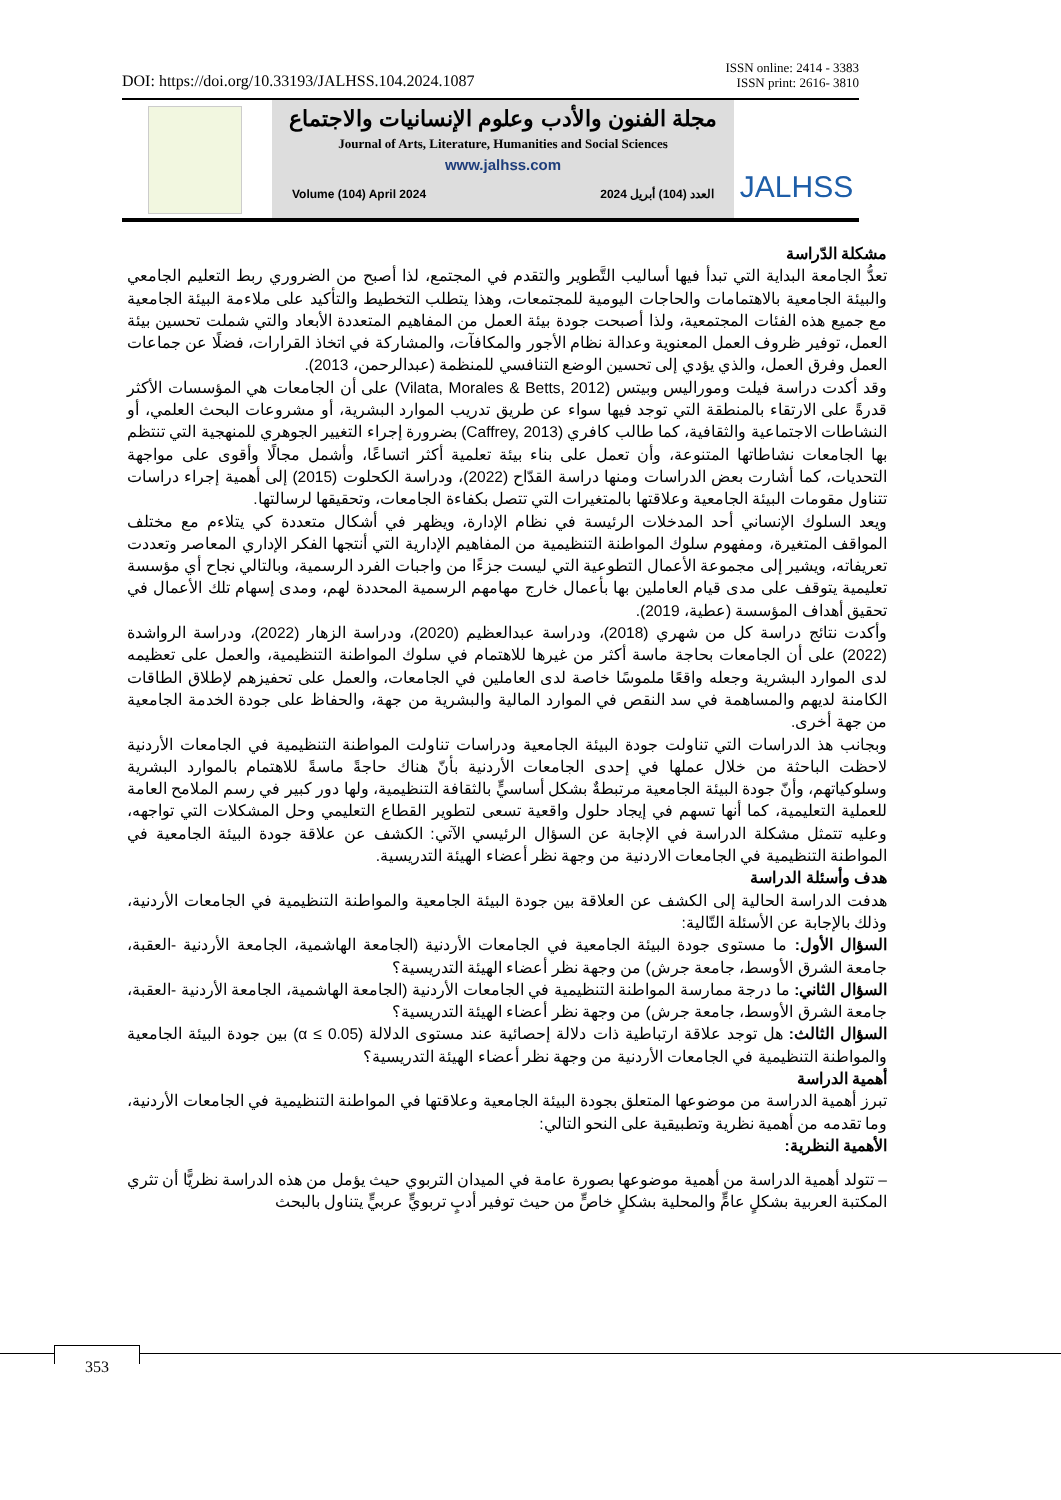DOI: https://doi.org/10.33193/JALHSS.104.2024.1087
ISSN online: 2414 - 3383
ISSN print: 2616- 3810
مجلة الفنون والأدب وعلوم الإنسانيات والاجتماع
Journal of Arts, Literature, Humanities and Social Sciences
www.jalhss.com
Volume (104) April 2024 العدد (104) أبريل 2024
JALHSS
مشكلة الدّراسة
تعدُّ الجامعة البداية التي تبدأ فيها أساليب التَّطوير والتقدم في المجتمع، لذا أصبح من الضروري ربط التعليم الجامعي والبيئة الجامعية بالاهتمامات والحاجات اليومية للمجتمعات، وهذا يتطلب التخطيط والتأكيد على ملاءمة البيئة الجامعية مع جميع هذه الفئات المجتمعية، ولذا أصبحت جودة بيئة العمل من المفاهيم المتعددة الأبعاد والتي شملت تحسين بيئة العمل، توفير ظروف العمل المعنوية وعدالة نظام الأجور والمكافآت، والمشاركة في اتخاذ القرارات، فضلًا عن جماعات العمل وفرق العمل، والذي يؤدي إلى تحسين الوضع التنافسي للمنظمة (عبدالرحمن، 2013).
وقد أكدت دراسة فيلت وموراليس وبيتس (Vilata, Morales & Betts, 2012) على أن الجامعات هي المؤسسات الأكثر قدرةً على الارتقاء بالمنطقة التي توجد فيها سواء عن طريق تدريب الموارد البشرية، أو مشروعات البحث العلمي، أو النشاطات الاجتماعية والثقافية، كما طالب كافري (Caffrey, 2013) بضرورة إجراء التغيير الجوهري للمنهجية التي تنتظم بها الجامعات نشاطاتها المتنوعة، وأن تعمل على بناء بيئة تعلمية أكثر اتساعًا، وأشمل مجالًا وأقوى على مواجهة التحديات، كما أشارت بعض الدراسات ومنها دراسة القدّاح (2022)، ودراسة الكحلوت (2015) إلى أهمية إجراء دراسات تتناول مقومات البيئة الجامعية وعلاقتها بالمتغيرات التي تتصل بكفاءة الجامعات، وتحقيقها لرسالتها.
ويعد السلوك الإنساني أحد المدخلات الرئيسة في نظام الإدارة، ويظهر في أشكال متعددة كي يتلاءم مع مختلف المواقف المتغيرة، ومفهوم سلوك المواطنة التنظيمية من المفاهيم الإدارية التي أنتجها الفكر الإداري المعاصر وتعددت تعريفاته، ويشير إلى مجموعة الأعمال التطوعية التي ليست جزءًا من واجبات الفرد الرسمية، وبالتالي نجاح أي مؤسسة تعليمية يتوقف على مدى قيام العاملين بها بأعمال خارج مهامهم الرسمية المحددة لهم، ومدى إسهام تلك الأعمال في تحقيق أهداف المؤسسة (عطية، 2019).
وأكدت نتائج دراسة كل من شهري (2018)، ودراسة عبدالعظيم (2020)، ودراسة الزهار (2022)، ودراسة الرواشدة (2022) على أن الجامعات بحاجة ماسة أكثر من غيرها للاهتمام في سلوك المواطنة التنظيمية، والعمل على تعظيمه لدى الموارد البشرية وجعله واقعًا ملموسًا خاصة لدى العاملين في الجامعات، والعمل على تحفيزهم لإطلاق الطاقات الكامنة لديهم والمساهمة في سد النقص في الموارد المالية والبشرية من جهة، والحفاظ على جودة الخدمة الجامعية من جهة أخرى.
وبجانب هذ الدراسات التي تناولت جودة البيئة الجامعية ودراسات تناولت المواطنة التنظيمية في الجامعات الأردنية لاحظت الباحثة من خلال عملها في إحدى الجامعات الأردنية بأنّ هناك حاجةً ماسةً للاهتمام بالموارد البشرية وسلوكياتهم، وأنّ جودة البيئة الجامعية مرتبطةٌ بشكل أساسيٍّ بالثقافة التنظيمية، ولها دور كبير في رسم الملامح العامة للعملية التعليمية، كما أنها تسهم في إيجاد حلول واقعية تسعى لتطوير القطاع التعليمي وحل المشكلات التي تواجهه، وعليه تتمثل مشكلة الدراسة في الإجابة عن السؤال الرئيسي الآتي: الكشف عن علاقة جودة البيئة الجامعية في المواطنة التنظيمية في الجامعات الاردنية من وجهة نظر أعضاء الهيئة التدريسية.
هدف وأسئلة الدراسة
هدفت الدراسة الحالية إلى الكشف عن العلاقة بين جودة البيئة الجامعية والمواطنة التنظيمية في الجامعات الأردنية، وذلك بالإجابة عن الأسئلة التّالية:
السؤال الأول: ما مستوى جودة البيئة الجامعية في الجامعات الأردنية (الجامعة الهاشمية، الجامعة الأردنية -العقبة، جامعة الشرق الأوسط، جامعة جرش) من وجهة نظر أعضاء الهيئة التدريسية؟
السؤال الثاني: ما درجة ممارسة المواطنة التنظيمية في الجامعات الأردنية (الجامعة الهاشمية، الجامعة الأردنية -العقبة، جامعة الشرق الأوسط، جامعة جرش) من وجهة نظر أعضاء الهيئة التدريسية؟
السؤال الثالث: هل توجد علاقة ارتباطية ذات دلالة إحصائية عند مستوى الدلالة (α ≤ 0.05) بين جودة البيئة الجامعية والمواطنة التنظيمية في الجامعات الأردنية من وجهة نظر أعضاء الهيئة التدريسية؟
أهمية الدراسة
تبرز أهمية الدراسة من موضوعها المتعلق بجودة البيئة الجامعية وعلاقتها في المواطنة التنظيمية في الجامعات الأردنية، وما تقدمه من أهمية نظرية وتطبيقية على النحو التالي:
الأهمية النظرية:
– تتولد أهمية الدراسة من أهمية موضوعها بصورة عامة في الميدان التربوي حيث يؤمل من هذه الدراسة نظريًّا أن تثري المكتبة العربية بشكلٍ عامٍّ والمحلية بشكلٍ خاصٍّ من حيث توفير أدبٍ تربويٍّ عربيٍّ يتناول بالبحث
353